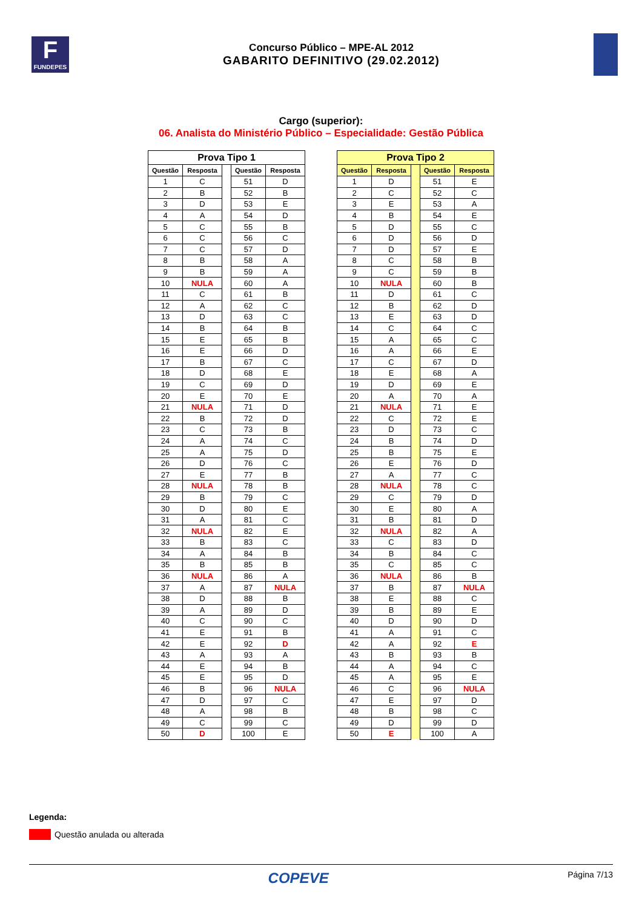F
FUNDEPES
Concurso Público – MPE-AL 2012
GABARITO DEFINITIVO (29.02.2012)
Cargo (superior):
06. Analista do Ministério Público – Especialidade: Gestão Pública
| Prova Tipo 1 | | | | |
| Questão | Resposta | | Questão | Resposta |
| 1 | C | | 51 | D |
| 2 | B | | 52 | B |
| 3 | D | | 53 | E |
| 4 | A | | 54 | D |
| 5 | C | | 55 | B |
| 6 | C | | 56 | C |
| 7 | C | | 57 | D |
| 8 | B | | 58 | A |
| 9 | B | | 59 | A |
| 10 | NULA | | 60 | A |
| 11 | C | | 61 | B |
| 12 | A | | 62 | C |
| 13 | D | | 63 | C |
| 14 | B | | 64 | B |
| 15 | E | | 65 | B |
| 16 | E | | 66 | D |
| 17 | B | | 67 | C |
| 18 | D | | 68 | E |
| 19 | C | | 69 | D |
| 20 | E | | 70 | E |
| 21 | NULA | | 71 | D |
| 22 | B | | 72 | D |
| 23 | C | | 73 | B |
| 24 | A | | 74 | C |
| 25 | A | | 75 | D |
| 26 | D | | 76 | C |
| 27 | E | | 77 | B |
| 28 | NULA | | 78 | B |
| 29 | B | | 79 | C |
| 30 | D | | 80 | E |
| 31 | A | | 81 | C |
| 32 | NULA | | 82 | E |
| 33 | B | | 83 | C |
| 34 | A | | 84 | B |
| 35 | B | | 85 | B |
| 36 | NULA | | 86 | A |
| 37 | A | | 87 | NULA |
| 38 | D | | 88 | B |
| 39 | A | | 89 | D |
| 40 | C | | 90 | C |
| 41 | E | | 91 | B |
| 42 | E | | 92 | D |
| 43 | A | | 93 | A |
| 44 | E | | 94 | B |
| 45 | E | | 95 | D |
| 46 | B | | 96 | NULA |
| 47 | D | | 97 | C |
| 48 | A | | 98 | B |
| 49 | C | | 99 | C |
| 50 | D | | 100 | E |
| Prova Tipo 2 | | | | |
| Questão | Resposta | | Questão | Resposta |
| 1 | D | | 51 | E |
| 2 | C | | 52 | C |
| 3 | E | | 53 | A |
| 4 | B | | 54 | E |
| 5 | D | | 55 | C |
| 6 | D | | 56 | D |
| 7 | D | | 57 | E |
| 8 | C | | 58 | B |
| 9 | C | | 59 | B |
| 10 | NULA | | 60 | B |
| 11 | D | | 61 | C |
| 12 | B | | 62 | D |
| 13 | E | | 63 | D |
| 14 | C | | 64 | C |
| 15 | A | | 65 | C |
| 16 | A | | 66 | E |
| 17 | C | | 67 | D |
| 18 | E | | 68 | A |
| 19 | D | | 69 | E |
| 20 | A | | 70 | A |
| 21 | NULA | | 71 | E |
| 22 | C | | 72 | E |
| 23 | D | | 73 | C |
| 24 | B | | 74 | D |
| 25 | B | | 75 | E |
| 26 | E | | 76 | D |
| 27 | A | | 77 | C |
| 28 | NULA | | 78 | C |
| 29 | C | | 79 | D |
| 30 | E | | 80 | A |
| 31 | B | | 81 | D |
| 32 | NULA | | 82 | A |
| 33 | C | | 83 | D |
| 34 | B | | 84 | C |
| 35 | C | | 85 | C |
| 36 | NULA | | 86 | B |
| 37 | B | | 87 | NULA |
| 38 | E | | 88 | C |
| 39 | B | | 89 | E |
| 40 | D | | 90 | D |
| 41 | A | | 91 | C |
| 42 | A | | 92 | E |
| 43 | B | | 93 | B |
| 44 | A | | 94 | C |
| 45 | A | | 95 | E |
| 46 | C | | 96 | NULA |
| 47 | E | | 97 | D |
| 48 | B | | 98 | C |
| 49 | D | | 99 | D |
| 50 | E | | 100 | A |
Legenda:
Questão anulada ou alterada
COPEVE Página 7/13